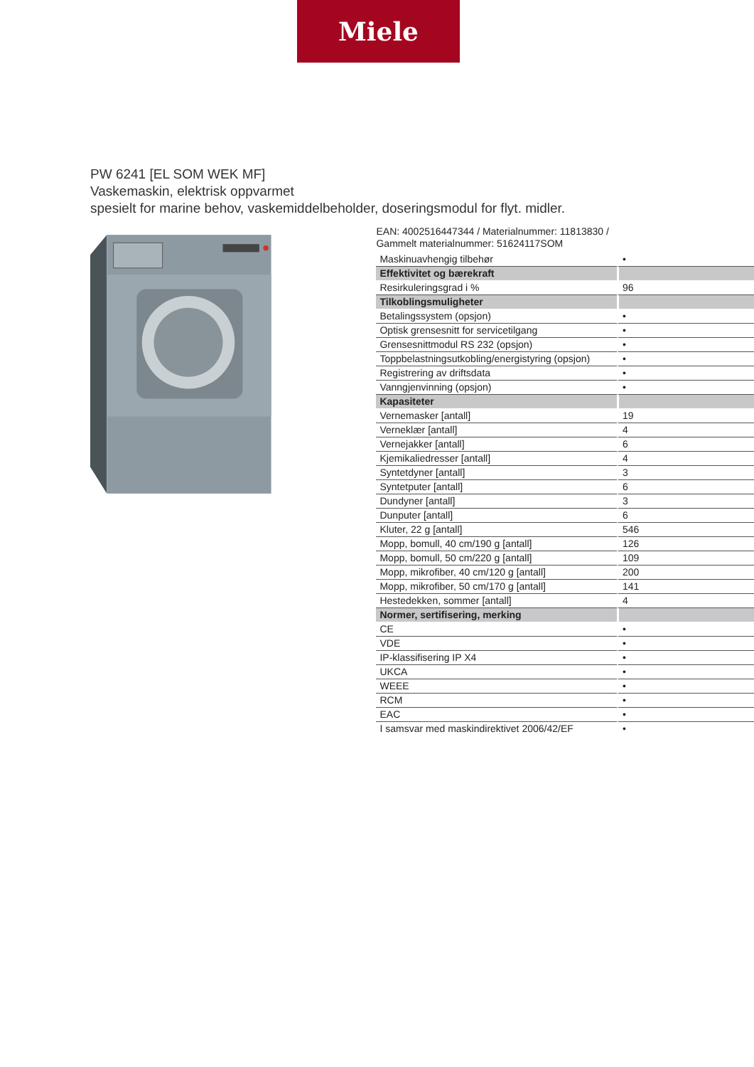Miele
PW 6241 [EL SOM WEK MF]
Vaskemaskin, elektrisk oppvarmet
spesielt for marine behov, vaskemiddelbeholder, doseringsmodul for flyt. midler.
EAN: 4002516447344 / Materialnummer: 11813830 /
Gammelt materialnummer: 51624117SOM
| Maskinuavhengig tilbehør | • |
| Effektivitet og bærekraft | |
| Resirkuleringsgrad i % | 96 |
| Tilkoblingsmuligheter | |
| Betalingssystem (opsjon) | • |
| Optisk grensesnitt for servicetilgang | • |
| Grensesnittmodul RS 232 (opsjon) | • |
| Toppbelastningsutkobling/energistyring (opsjon) | • |
| Registrering av driftsdata | • |
| Vanngjenvinning (opsjon) | • |
| Kapasiteter | |
| Vernemasker [antall] | 19 |
| Verneklær [antall] | 4 |
| Vernejakker [antall] | 6 |
| Kjemikaliedresser [antall] | 4 |
| Syntetdyner [antall] | 3 |
| Syntetputer [antall] | 6 |
| Dundyner [antall] | 3 |
| Dunputer [antall] | 6 |
| Kluter, 22 g [antall] | 546 |
| Mopp, bomull, 40 cm/190 g [antall] | 126 |
| Mopp, bomull, 50 cm/220 g [antall] | 109 |
| Mopp, mikrofiber, 40 cm/120 g [antall] | 200 |
| Mopp, mikrofiber, 50 cm/170 g [antall] | 141 |
| Hestedekken, sommer [antall] | 4 |
| Normer, sertifisering, merking | |
| CE | • |
| VDE | • |
| IP-klassifisering IP X4 | • |
| UKCA | • |
| WEEE | • |
| RCM | • |
| EAC | • |
| I samsvar med maskindirektivet 2006/42/EF | • |